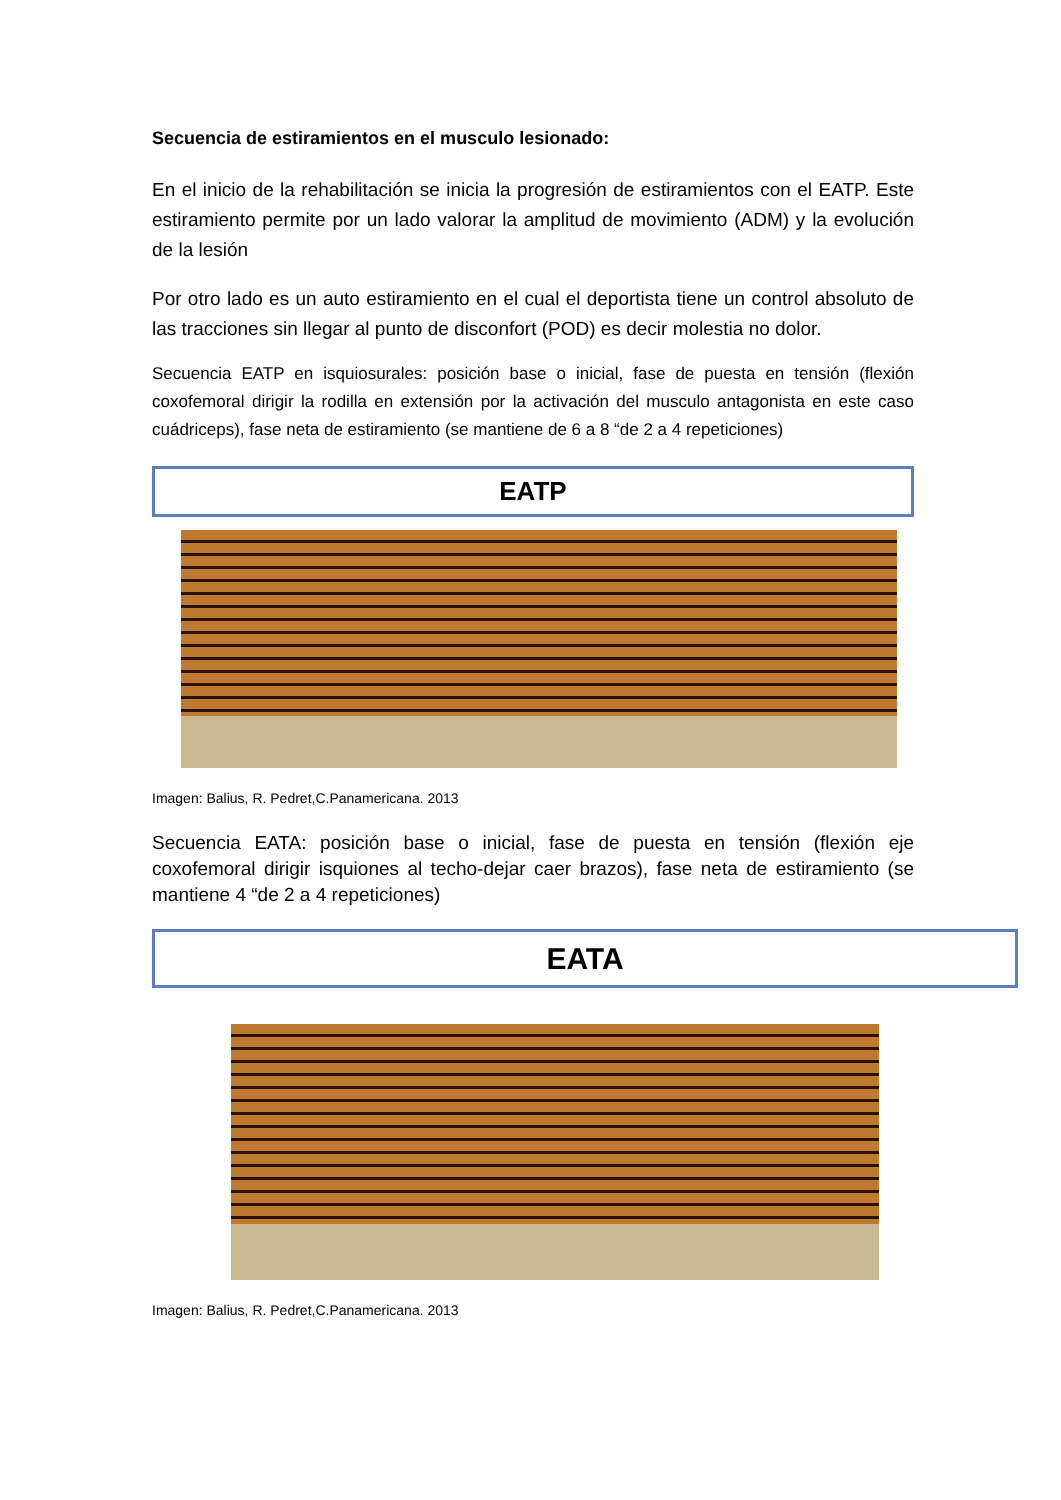Secuencia de estiramientos en el musculo lesionado:
En el inicio de la rehabilitación se inicia la progresión de estiramientos con el EATP. Este estiramiento permite por un lado valorar la amplitud de movimiento (ADM) y la evolución de la lesión
Por otro lado es un auto estiramiento en el cual el deportista tiene un control absoluto de las tracciones sin llegar al punto de disconfort (POD) es decir molestia no dolor.
Secuencia EATP en isquiosurales: posición base o inicial, fase de puesta en tensión (flexión coxofemoral dirigir la rodilla en extensión por la activación del musculo antagonista en este caso cuádriceps), fase neta de estiramiento (se mantiene de 6 a 8 “de 2 a 4 repeticiones)
EATP
Imagen: Balius, R. Pedret,C.Panamericana. 2013
Secuencia EATA: posición base o inicial, fase de puesta en tensión (flexión eje coxofemoral dirigir isquiones al techo-dejar caer brazos), fase neta de estiramiento (se mantiene 4 “de 2 a 4 repeticiones)
EATA
Imagen: Balius, R. Pedret,C.Panamericana. 2013